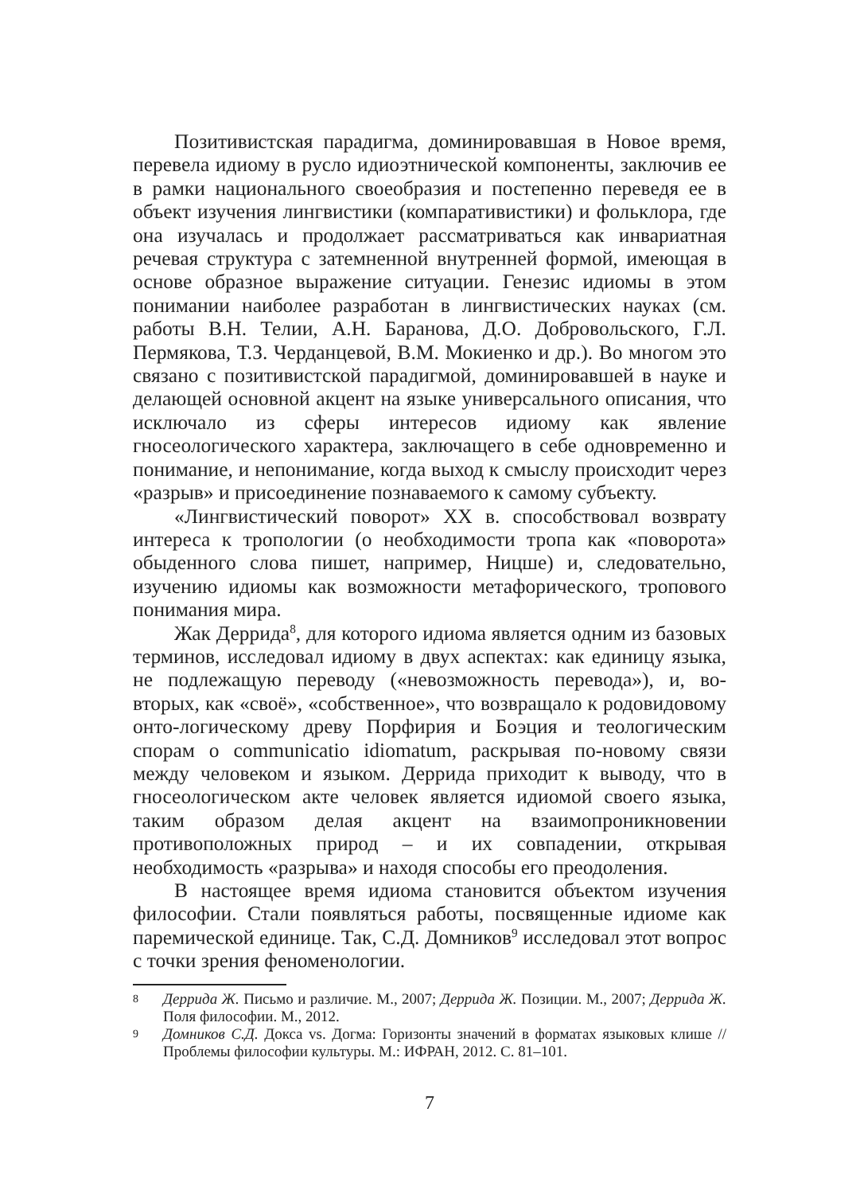Позитивистская парадигма, доминировавшая в Новое время, перевела идиому в русло идиоэтнической компоненты, заключив ее в рамки национального своеобразия и постепенно переведя ее в объект изучения лингвистики (компаративистики) и фольклора, где она изучалась и продолжает рассматриваться как инвариатная речевая структура с затемненной внутренней формой, имеющая в основе образное выражение ситуации. Генезис идиомы в этом понимании наиболее разработан в лингвистических науках (см. работы В.Н. Телии, А.Н. Баранова, Д.О. Добровольского, Г.Л. Пермякова, Т.З. Черданцевой, В.М. Мокиенко и др.). Во многом это связано с позитивистской парадигмой, доминировавшей в науке и делающей основной акцент на языке универсального описания, что исключало из сферы интересов идиому как явление гносеологического характера, заключащего в себе одновременно и понимание, и непонимание, когда выход к смыслу происходит через «разрыв» и присоединение познаваемого к самому субъекту.
«Лингвистический поворот» XX в. способствовал возврату интереса к тропологии (о необходимости тропа как «поворота» обыденного слова пишет, например, Ницше) и, следовательно, изучению идиомы как возможности метафорического, тропового понимания мира.
Жак Деррида<sup>8</sup>, для которого идиома является одним из базовых терминов, исследовал идиому в двух аспектах: как единицу языка, не подлежащую переводу («невозможность перевода»), и, во-вторых, как «своё», «собственное», что возвращало к родовидовому онто-логическому древу Порфирия и Боэция и теологическим спорам о communicatio idiomatum, раскрывая по-новому связи между человеком и языком. Деррида приходит к выводу, что в гносеологическом акте человек является идиомой своего языка, таким образом делая акцент на взаимопроникновении противоположных природ – и их совпадении, открывая необходимость «разрыва» и находя способы его преодоления.
В настоящее время идиома становится объектом изучения философии. Стали появляться работы, посвященные идиоме как паремической единице. Так, С.Д. Домников<sup>9</sup> исследовал этот вопрос с точки зрения феноменологии.
8
Деррида Ж. Письмо и различие. М., 2007; Деррида Ж. Позиции. М., 2007; Деррида Ж. Поля философии. М., 2012.
9
Домников С.Д. Докса vs. Догма: Горизонты значений в форматах языковых клише // Проблемы философии культуры. М.: ИФРАН, 2012. С. 81–101.
7